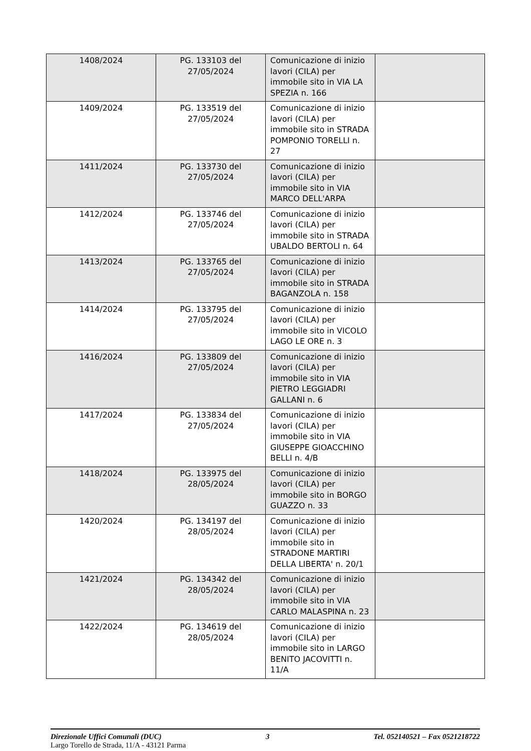| 1408/2024 | PG. 133103 del 27/05/2024 | Comunicazione di inizio lavori (CILA) per immobile sito in VIA LA SPEZIA n. 166 | |
| 1409/2024 | PG. 133519 del 27/05/2024 | Comunicazione di inizio lavori (CILA) per immobile sito in STRADA POMPONIO TORELLI n. 27 | |
| 1411/2024 | PG. 133730 del 27/05/2024 | Comunicazione di inizio lavori (CILA) per immobile sito in VIA MARCO DELL'ARPA | |
| 1412/2024 | PG. 133746 del 27/05/2024 | Comunicazione di inizio lavori (CILA) per immobile sito in STRADA UBALDO BERTOLI n. 64 | |
| 1413/2024 | PG. 133765 del 27/05/2024 | Comunicazione di inizio lavori (CILA) per immobile sito in STRADA BAGANZOLA n. 158 | |
| 1414/2024 | PG. 133795 del 27/05/2024 | Comunicazione di inizio lavori (CILA) per immobile sito in VICOLO LAGO LE ORE n. 3 | |
| 1416/2024 | PG. 133809 del 27/05/2024 | Comunicazione di inizio lavori (CILA) per immobile sito in VIA PIETRO LEGGIADRI GALLANI n. 6 | |
| 1417/2024 | PG. 133834 del 27/05/2024 | Comunicazione di inizio lavori (CILA) per immobile sito in VIA GIUSEPPE GIOACCHINO BELLI n. 4/B | |
| 1418/2024 | PG. 133975 del 28/05/2024 | Comunicazione di inizio lavori (CILA) per immobile sito in BORGO GUAZZO n. 33 | |
| 1420/2024 | PG. 134197 del 28/05/2024 | Comunicazione di inizio lavori (CILA) per immobile sito in STRADONE MARTIRI DELLA LIBERTA' n. 20/1 | |
| 1421/2024 | PG. 134342 del 28/05/2024 | Comunicazione di inizio lavori (CILA) per immobile sito in VIA CARLO MALASPINA n. 23 | |
| 1422/2024 | PG. 134619 del 28/05/2024 | Comunicazione di inizio lavori (CILA) per immobile sito in LARGO BENITO JACOVITTI n. 11/A | |
Direzionale Uffici Comunali (DUC) 3 Tel. 052140521 – Fax 0521218722
Largo Torello de Strada, 11/A - 43121 Parma